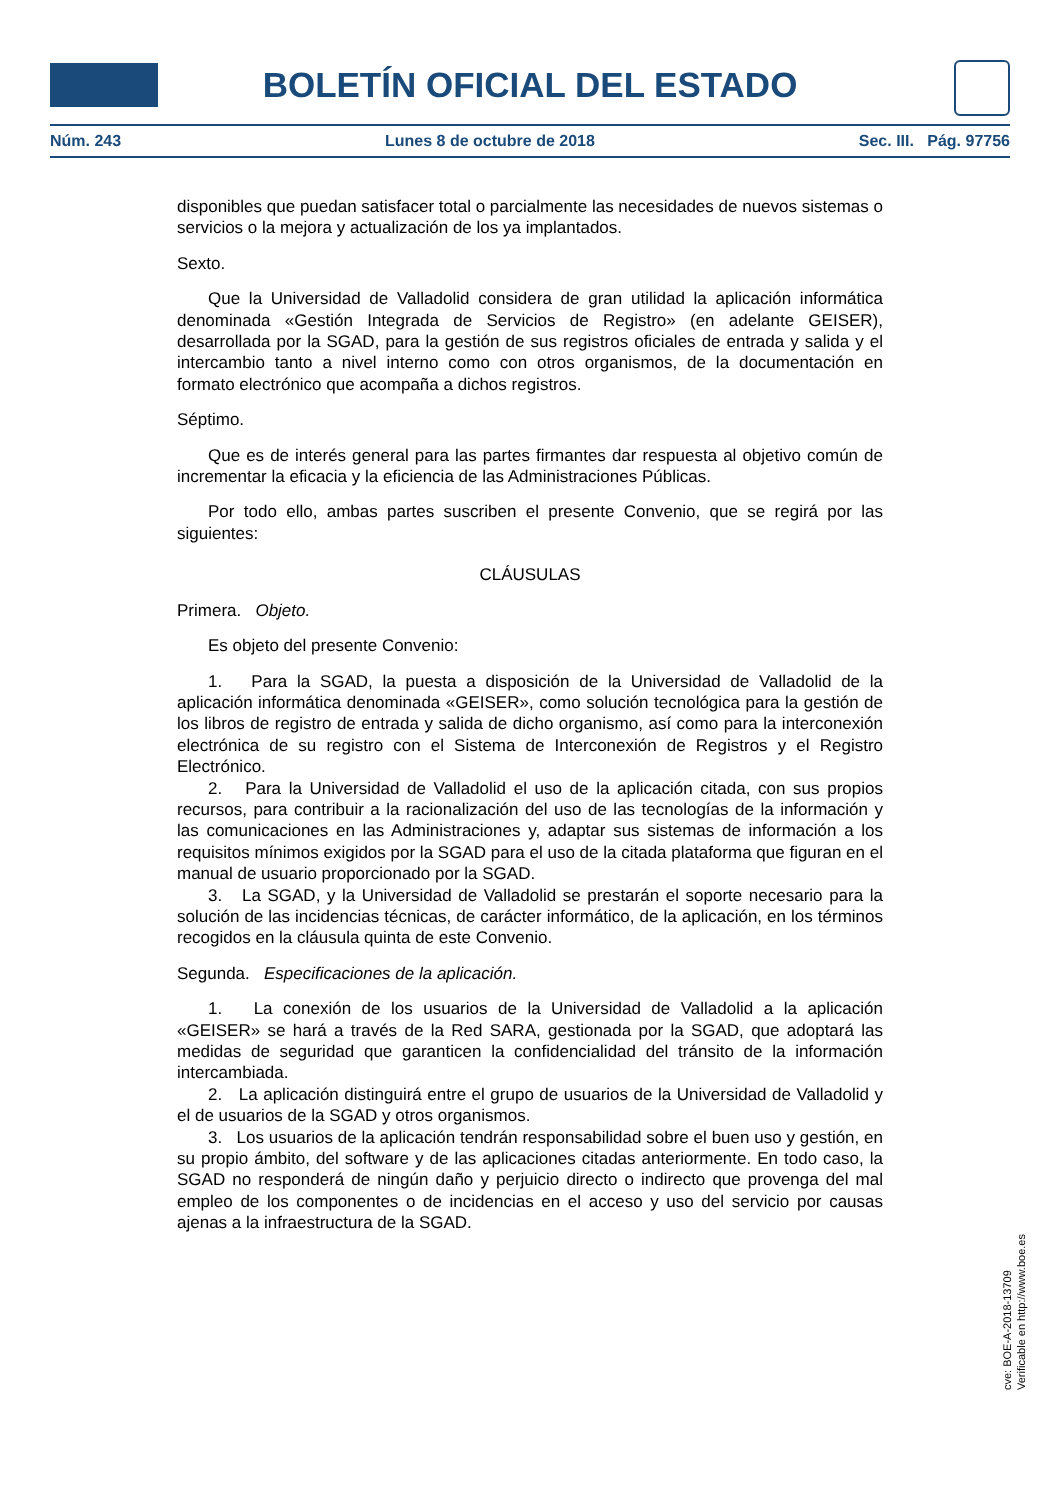BOLETÍN OFICIAL DEL ESTADO
Núm. 243 Lunes 8 de octubre de 2018 Sec. III. Pág. 97756
disponibles que puedan satisfacer total o parcialmente las necesidades de nuevos sistemas o servicios o la mejora y actualización de los ya implantados.
Sexto.
Que la Universidad de Valladolid considera de gran utilidad la aplicación informática denominada «Gestión Integrada de Servicios de Registro» (en adelante GEISER), desarrollada por la SGAD, para la gestión de sus registros oficiales de entrada y salida y el intercambio tanto a nivel interno como con otros organismos, de la documentación en formato electrónico que acompaña a dichos registros.
Séptimo.
Que es de interés general para las partes firmantes dar respuesta al objetivo común de incrementar la eficacia y la eficiencia de las Administraciones Públicas.
Por todo ello, ambas partes suscriben el presente Convenio, que se regirá por las siguientes:
CLÁUSULAS
Primera. Objeto.
Es objeto del presente Convenio:
1. Para la SGAD, la puesta a disposición de la Universidad de Valladolid de la aplicación informática denominada «GEISER», como solución tecnológica para la gestión de los libros de registro de entrada y salida de dicho organismo, así como para la interconexión electrónica de su registro con el Sistema de Interconexión de Registros y el Registro Electrónico.
2. Para la Universidad de Valladolid el uso de la aplicación citada, con sus propios recursos, para contribuir a la racionalización del uso de las tecnologías de la información y las comunicaciones en las Administraciones y, adaptar sus sistemas de información a los requisitos mínimos exigidos por la SGAD para el uso de la citada plataforma que figuran en el manual de usuario proporcionado por la SGAD.
3. La SGAD, y la Universidad de Valladolid se prestarán el soporte necesario para la solución de las incidencias técnicas, de carácter informático, de la aplicación, en los términos recogidos en la cláusula quinta de este Convenio.
Segunda. Especificaciones de la aplicación.
1. La conexión de los usuarios de la Universidad de Valladolid a la aplicación «GEISER» se hará a través de la Red SARA, gestionada por la SGAD, que adoptará las medidas de seguridad que garanticen la confidencialidad del tránsito de la información intercambiada.
2. La aplicación distinguirá entre el grupo de usuarios de la Universidad de Valladolid y el de usuarios de la SGAD y otros organismos.
3. Los usuarios de la aplicación tendrán responsabilidad sobre el buen uso y gestión, en su propio ámbito, del software y de las aplicaciones citadas anteriormente. En todo caso, la SGAD no responderá de ningún daño y perjuicio directo o indirecto que provenga del mal empleo de los componentes o de incidencias en el acceso y uso del servicio por causas ajenas a la infraestructura de la SGAD.
cve: BOE-A-2018-13709
Verificable en http://www.boe.es